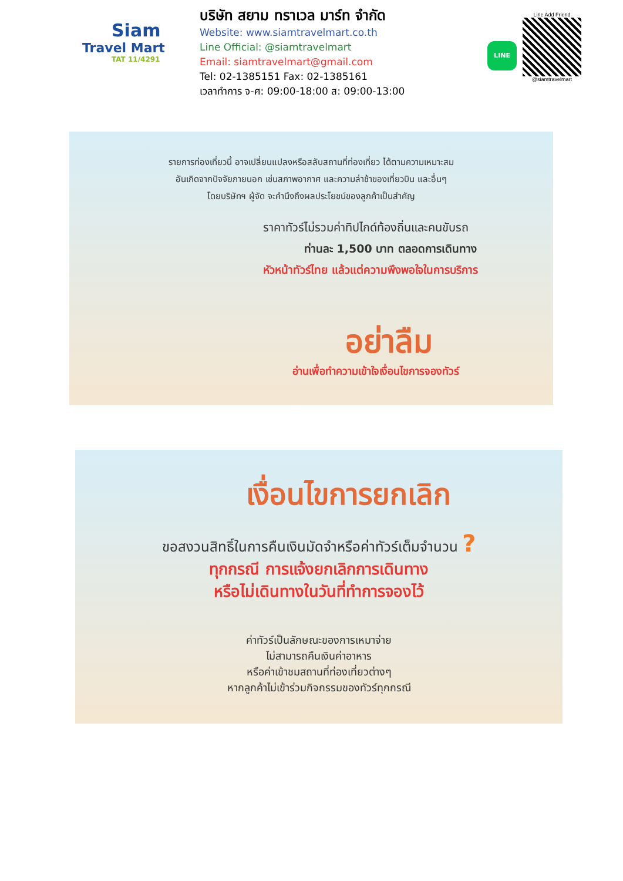Siam
Travel Mart
TAT 11/4291
บริษัท สยาม ทราเวล มาร์ท จำกัด
Website: www.siamtravelmart.co.th
Line Official: @siamtravelmart
Email: siamtravelmart@gmail.com
Tel: 02-1385151 Fax: 02-1385161
เวลาทำการ จ-ศ: 09:00-18:00 ส: 09:00-13:00
LINE
Line Add Friend
@siamtravelmart
รายการท่องเที่ยวนี้ อาจเปลี่ยนแปลงหรือสลับสถานที่ท่องเที่ยว ได้ตามความเหมาะสม
อันเกิดจากปัจจัยภายนอก เช่นสภาพอากาศ และความล่าช้าของเที่ยวบิน และอื่นๆ
โดยบริษัทฯ ผู้จัด จะคำนึงถึงผลประโยชน์ของลูกค้าเป็นสำคัญ
ราคาทัวร์ไม่รวมค่าทิปไกด์ท้องถิ่นและคนขับรถ
ท่านละ 1,500 บาท ตลอดการเดินทาง
หัวหน้าทัวร์ไทย แล้วแต่ความพึงพอใจในการบริการ
อย่าลืม
อ่านเพื่อทำความเข้าใจเงื่อนไขการจองทัวร์
เงื่อนไขการยกเลิก
ขอสงวนสิทธิ์ในการคืนเงินมัดจำหรือค่าทัวร์เต็มจำนวน ?
ทุกกรณี การแจ้งยกเลิกการเดินทาง
หรือไม่เดินทางในวันที่ทำการจองไว้
ค่าทัวร์เป็นลักษณะของการเหมาจ่าย
ไม่สามารถคืนเงินค่าอาหาร
หรือค่าเข้าชมสถานที่ท่องเที่ยวต่างๆ
หากลูกค้าไม่เข้าร่วมกิจกรรมของทัวร์ทุกกรณี